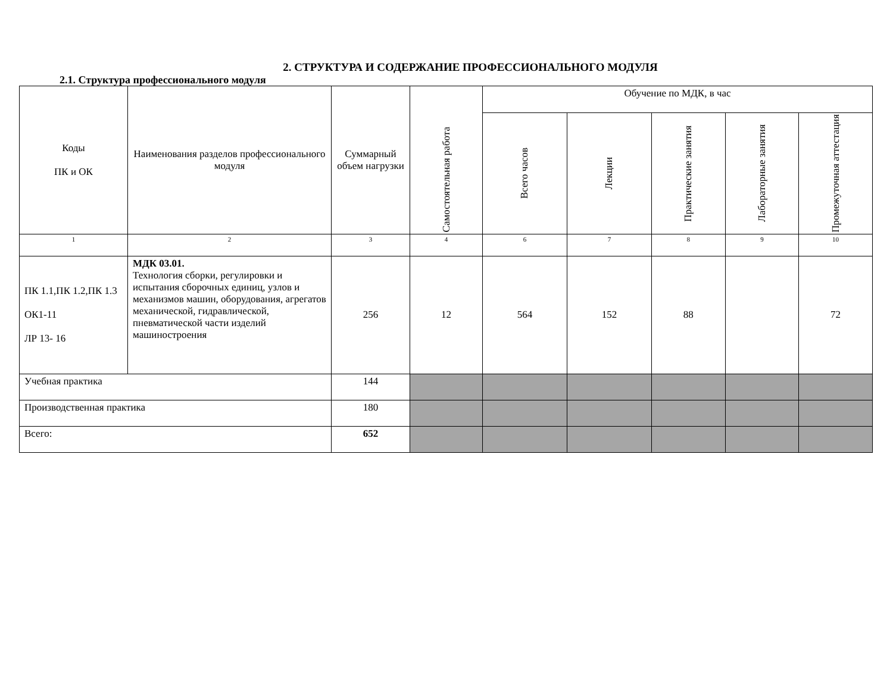2. СТРУКТУРА И СОДЕРЖАНИЕ ПРОФЕССИОНАЛЬНОГО МОДУЛЯ
2.1. Структура профессионального модуля
| Коды ПК и ОК | Наименования разделов профессионального модуля | Суммарный объем нагрузки | Самостоятельная работа | Обучение по МДК, в час | | | | |
| --- | --- | --- | --- | --- | --- | --- | --- | --- |
| | | | | Всего часов | Лекции | Практические занятия | Лабораторные занятия | Промежуточная аттестация |
| 1 | 2 | 3 | 4 | 6 | 7 | 8 | 9 | 10 |
| ПК 1.1,ПК 1.2,ПК 1.3 ОК1-11 ЛР 13- 16 | МДК 03.01. Технология сборки, регулировки и испытания сборочных единиц, узлов и механизмов машин, оборудования, агрегатов механической, гидравлической, пневматической части изделий машиностроения | 256 | 12 | 564 | 152 | 88 | | 72 |
| Учебная практика | | 144 | | | | | | |
| Производственная практика | | 180 | | | | | | |
| Всего: | | 652 | | | | | | |